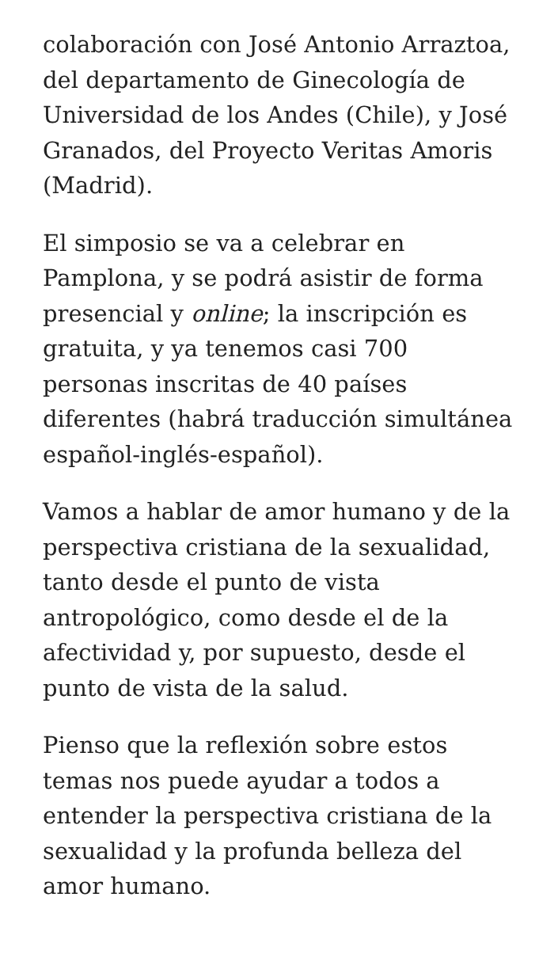colaboración con José Antonio Arraztoa, del departamento de Ginecología de Universidad de los Andes (Chile), y José Granados, del Proyecto Veritas Amoris (Madrid).
El simposio se va a celebrar en Pamplona, y se podrá asistir de forma presencial y online; la inscripción es gratuita, y ya tenemos casi 700 personas inscritas de 40 países diferentes (habrá traducción simultánea español-inglés-español).
Vamos a hablar de amor humano y de la perspectiva cristiana de la sexualidad, tanto desde el punto de vista antropológico, como desde el de la afectividad y, por supuesto, desde el punto de vista de la salud.
Pienso que la reflexión sobre estos temas nos puede ayudar a todos a entender la perspectiva cristiana de la sexualidad y la profunda belleza del amor humano.